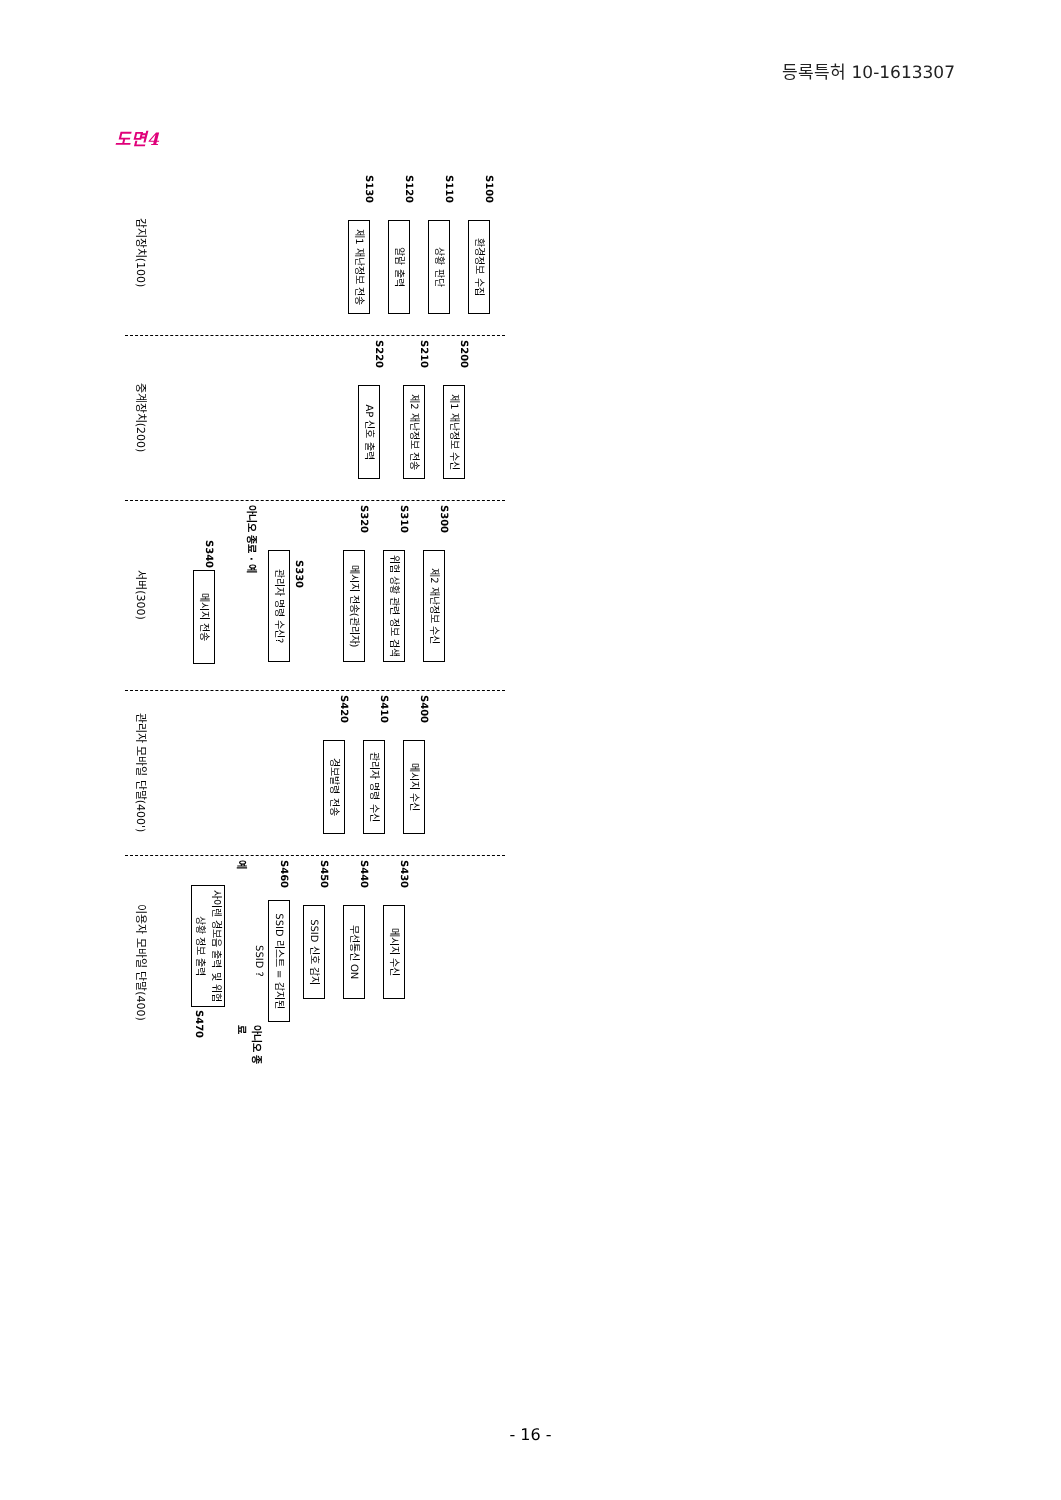등록특허 10-1613307
도면4
감지장치(100)
S100 환경정보 수집
S110 상황 판단
S120 알람 출력
S130 제1 재난정보 전송
중계장치(200)
S200 제1 재난정보 수신
S210 제2 재난정보 전송
S220 AP 신호 출력
서버(300)
S300 제2 재난정보 수신
S310
위험 상황 관련 정보 검색
S320 메시지 전송(관리자)
S330
관리자 명령 수신?
아니오 종료 · 예
S340 메시지 전송
관리자 모바일 단말(400')
S400 메시지 수신
S410 관리자 명령 수신
S420 경보발령 전송
이용자 모바일 단말(400)
S430 메시지 수신
S440 무선통신 ON
S450 SSID 신호 감지
S460
SSID 리스트 = 감지된 SSID ?
아니오 종료
예
사이렌 경보음 출력 및 위험상황 정보 출력
S470
- 16 -